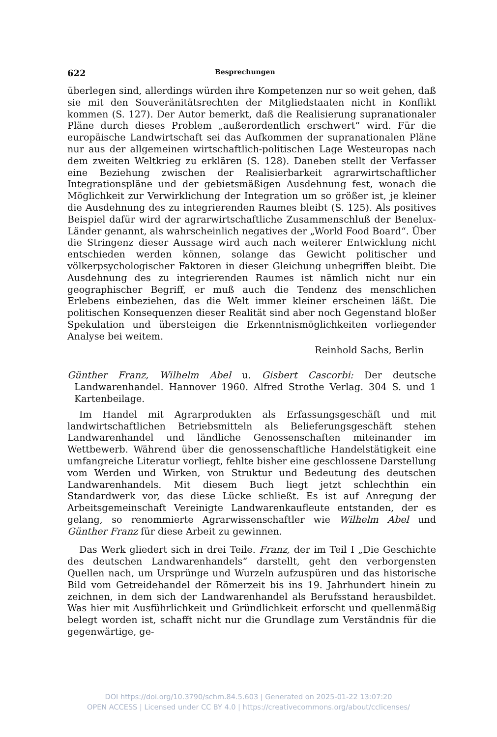622 Besprechungen
überlegen sind, allerdings würden ihre Kompetenzen nur so weit gehen, daß sie mit den Souveränitätsrechten der Mitgliedstaaten nicht in Konflikt kommen (S. 127). Der Autor bemerkt, daß die Realisierung supranationaler Pläne durch dieses Problem „außerordentlich erschwert“ wird. Für die europäische Landwirtschaft sei das Aufkommen der supranationalen Pläne nur aus der allgemeinen wirtschaftlich-politischen Lage Westeuropas nach dem zweiten Weltkrieg zu erklären (S. 128). Daneben stellt der Verfasser eine Beziehung zwischen der Realisierbarkeit agrarwirtschaftlicher Integrationspläne und der gebietsmäßigen Ausdehnung fest, wonach die Möglichkeit zur Verwirklichung der Integration um so größer ist, je kleiner die Ausdehnung des zu integrierenden Raumes bleibt (S. 125). Als positives Beispiel dafür wird der agrarwirtschaftliche Zusammenschluß der Benelux-Länder genannt, als wahrscheinlich negatives der „World Food Board“. Über die Stringenz dieser Aussage wird auch nach weiterer Entwicklung nicht entschieden werden können, solange das Gewicht politischer und völkerpsychologischer Faktoren in dieser Gleichung unbegriffen bleibt. Die Ausdehnung des zu integrierenden Raumes ist nämlich nicht nur ein geographischer Begriff, er muß auch die Tendenz des menschlichen Erlebens einbeziehen, das die Welt immer kleiner erscheinen läßt. Die politischen Konsequenzen dieser Realität sind aber noch Gegenstand bloßer Spekulation und übersteigen die Erkenntnismöglichkeiten vorliegender Analyse bei weitem.
Reinhold Sachs, Berlin
Günther Franz, Wilhelm Abel u. Gisbert Cascorbi: Der deutsche Landwarenhandel. Hannover 1960. Alfred Strothe Verlag. 304 S. und 1 Kartenbeilage.
Im Handel mit Agrarprodukten als Erfassungsgeschäft und mit landwirtschaftlichen Betriebsmitteln als Belieferungsgeschäft stehen Landwarenhandel und ländliche Genossenschaften miteinander im Wettbewerb. Während über die genossenschaftliche Handelstätigkeit eine umfangreiche Literatur vorliegt, fehlte bisher eine geschlossene Darstellung vom Werden und Wirken, von Struktur und Bedeutung des deutschen Landwarenhandels. Mit diesem Buch liegt jetzt schlechthin ein Standardwerk vor, das diese Lücke schließt. Es ist auf Anregung der Arbeitsgemeinschaft Vereinigte Landwarenkaufleute entstanden, der es gelang, so renommierte Agrarwissenschaftler wie Wilhelm Abel und Günther Franz für diese Arbeit zu gewinnen.
Das Werk gliedert sich in drei Teile. Franz, der im Teil I „Die Geschichte des deutschen Landwarenhandels“ darstellt, geht den verborgensten Quellen nach, um Ursprünge und Wurzeln aufzuspüren und das historische Bild vom Getreidehandel der Römerzeit bis ins 19. Jahrhundert hinein zu zeichnen, in dem sich der Landwarenhandel als Berufsstand herausbildet. Was hier mit Ausführlichkeit und Gründlichkeit erforscht und quellenmäßig belegt worden ist, schafft nicht nur die Grundlage zum Verständnis für die gegenwärtige, ge-
DOI https://doi.org/10.3790/schm.84.5.603 | Generated on 2025-01-22 13:07:20
OPEN ACCESS | Licensed under CC BY 4.0 | https://creativecommons.org/about/cclicenses/